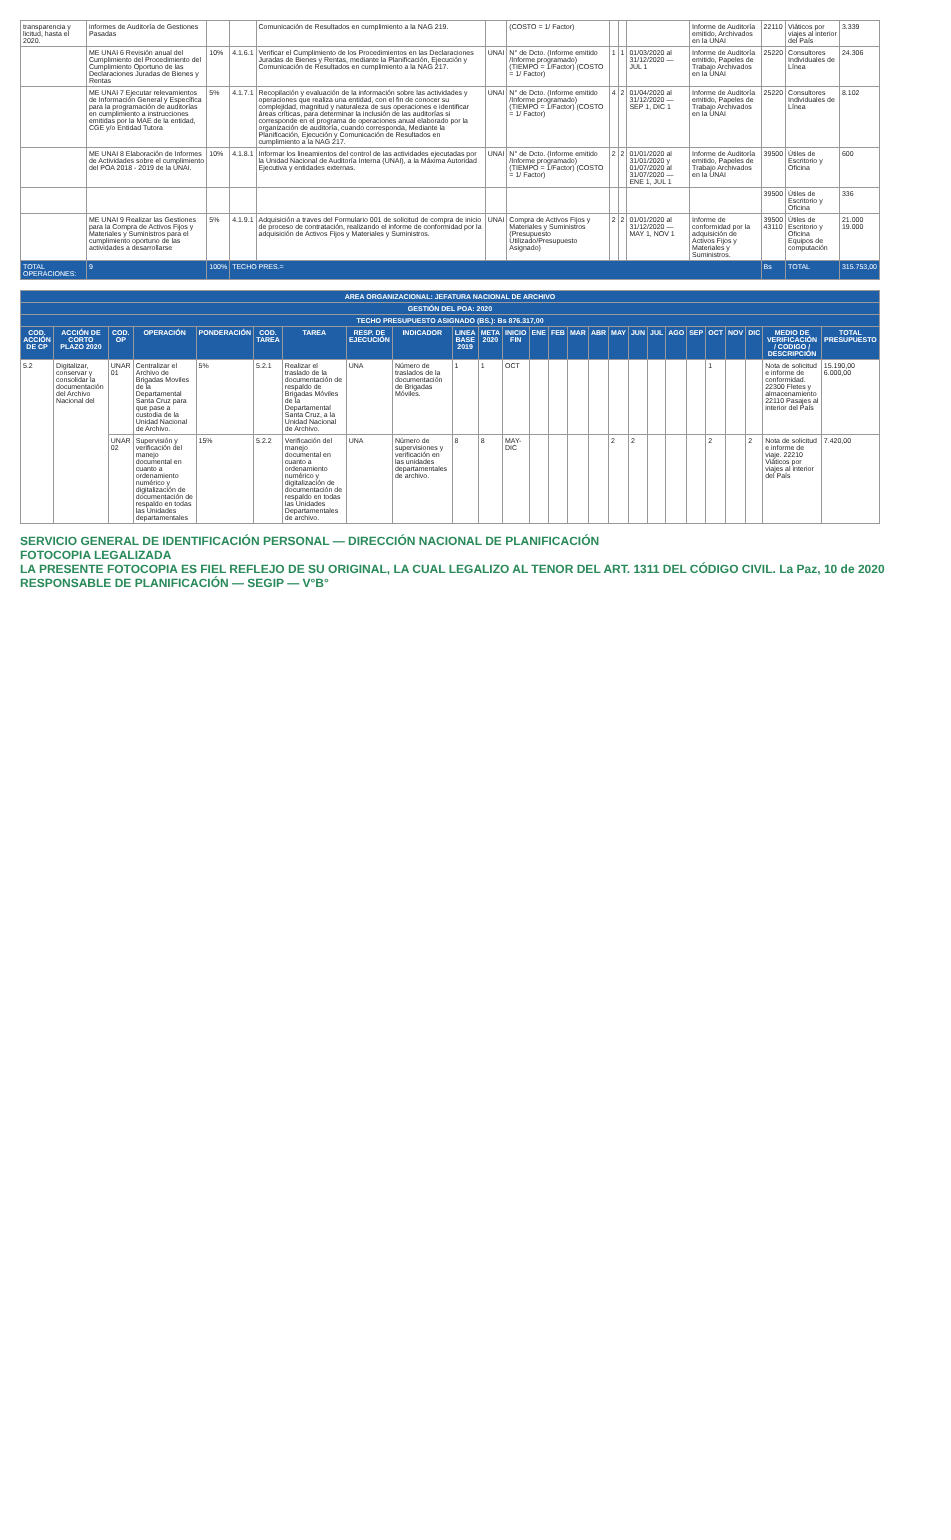| transparencia y licitud, hasta el 2020. | informes de Auditoría de Gestiones Pasadas | | | Comunicación de Resultados en cumplimiento a la NAG 219. | | (COSTO = 1/ Factor) | | | | Informe de Auditoría emitido, Archivados en la UNAI | 22110 | Viáticos por viajes al interior del País | 3.339 |
| | ME UNAI 6 Revisión anual del Cumplimiento del Procedimiento del Cumplimiento Oportuno de las Declaraciones Juradas de Bienes y Rentas | 10% | 4.1.6.1 | Verificar el Cumplimiento de los Procedimientos en las Declaraciones Juradas de Bienes y Rentas, mediante la Planificación, Ejecución y Comunicación de Resultados en cumplimiento a la NAG 217. | UNAI | N° de Dcto. (Informe emitido /Informe programado) (TIEMPO = 1/Factor) (COSTO = 1/ Factor) | 1 | 1 | 01/03/2020 al 31/12/2020 — JUL 1 | Informe de Auditoría emitido, Papeles de Trabajo Archivados en la UNAI | 25220 | Consultores Individuales de Línea | 24.306 |
| | ME UNAI 7 Ejecutar relevamientos de Información General y Específica para la programación de auditorías en cumplimiento a instrucciones emitidas por la MAE de la entidad, CGE y/o Entidad Tutora | 5% | 4.1.7.1 | Recopilación y evaluación de la información sobre las actividades y operaciones que realiza una entidad, con el fin de conocer su complejidad, magnitud y naturaleza de sus operaciones e identificar áreas críticas, para determinar la inclusión de las auditorías si corresponde en el programa de operaciones anual elaborado por la organización de auditoría, cuando corresponda, Mediante la Planificación, Ejecución y Comunicación de Resultados en cumplimiento a la NAG 217. | UNAI | N° de Dcto. (Informe emitido /Informe programado) (TIEMPO = 1/Factor) (COSTO = 1/ Factor) | 4 | 2 | 01/04/2020 al 31/12/2020 — SEP 1, DIC 1 | Informe de Auditoría emitido, Papeles de Trabajo Archivados en la UNAI | 25220 | Consultores Individuales de Línea | 8.102 |
| | ME UNAI 8 Elaboración de Informes de Actividades sobre el cumplimiento del POA 2018 - 2019 de la UNAI. | 10% | 4.1.8.1 | Informar los lineamientos del control de las actividades ejecutadas por la Unidad Nacional de Auditoría Interna (UNAI), a la Máxima Autoridad Ejecutiva y entidades externas. | UNAI | N° de Dcto. (Informe emitido /Informe programado) (TIEMPO = 1/Factor) (COSTO = 1/ Factor) | 2 | 2 | 01/01/2020 al 31/01/2020 y 01/07/2020 al 31/07/2020 — ENE 1, JUL 1 | Informe de Auditoría emitido, Papeles de Trabajo Archivados en la UNAI | 39500 | Útiles de Escritorio y Oficina | 600 |
| | | | | | | | | | | | 39500 | Útiles de Escritorio y Oficina | 336 |
| | ME UNAI 9 Realizar las Gestiones para la Compra de Activos Fijos y Materiales y Suministros para el cumplimiento oportuno de las actividades a desarrollarse | 5% | 4.1.9.1 | Adquisición a traves del Formulario 001 de solicitud de compra de inicio de proceso de contratación, realizando el informe de conformidad por la adquisición de Activos Fijos y Materiales y Suministros. | UNAI | Compra de Activos Fijos y Materiales y Suministros (Presupuesto Utilizado/Presupuesto Asignado) | 2 | 2 | 01/01/2020 al 31/12/2020 — MAY 1, NOV 1 | Informe de conformidad por la adquisición de Activos Fijos y Materiales y Suministros. | 39500 43110 | Útiles de Escritorio y Oficina Equipos de computación | 21.000 19.000 |
| TOTAL OPERACIONES: | 9 | 100% | TECHO PRES.= | | | | | | | | Bs | TOTAL | 315.753,00 |
| AREA ORGANIZACIONAL: JEFATURA NACIONAL DE ARCHIVO | | | | | | | | | | | | | | | | | | | | | | | | | |
| --- | --- | --- | --- | --- | --- | --- | --- | --- | --- | --- | --- | --- | --- | --- | --- | --- | --- | --- | --- | --- | --- | --- | --- | --- | --- |
| GESTIÓN DEL POA: 2020 | | | | | | | | | | | | | | | | | | | | | | | | | |
| TECHO PRESUPUESTO ASIGNADO (BS.): Bs 876.317,00 | | | | | | | | | | | | | | | | | | | | | | | | | |
| COD. ACCIÓN DE CP | ACCIÓN DE CORTO PLAZO 2020 | COD. OP | OPERACIÓN | PONDERACIÓN | COD. TAREA | TAREA | RESP. DE EJECUCIÓN | INDICADOR | LINEA BASE 2019 | META 2020 | INICIO FIN | ENE | FEB | MAR | ABR | MAY | JUN | JUL | AGO | SEP | OCT | NOV | DIC | MEDIO DE VERIFICACIÓN / CODIGO / DESCRIPCIÓN | TOTAL PRESUPUESTO |
| 5.2 | Digitalizar, conservar y consolidar la documentación del Archivo Nacional del | UNAR 01 | Centralizar el Archivo de Brigadas Moviles de la Departamental Santa Cruz para que pase a custodia de la Unidad Nacional de Archivo. | 5% | 5.2.1 | Realizar el traslado de la documentación de respaldo de Brigadas Móviles de la Departamental Santa Cruz, a la Unidad Nacional de Archivo. | UNA | Número de traslados de la documentación de Brigadas Móviles. | 1 | 1 | OCT | | | | | | | | | | 1 | | | Nota de solicitud e informe de conformidad. 22300 Fletes y almacenamiento 22110 Pasajes al interior del País | 15.190,00 6.000,00 |
| | | UNAR 02 | Supervisión y verificación del manejo documental en cuanto a ordenamiento numérico y digitalización de documentación de respaldo en todas las Unidades departamentales | 15% | 5.2.2 | Verificación del manejo documental en cuanto a ordenamiento numérico y digitalización de documentación de respaldo en todas las Unidades Departamentales de archivo. | UNA | Número de supervisiones y verificación en las unidades departamentales de archivo. | 8 | 8 | MAY-DIC | | | | | 2 | 2 | | | | 2 | | 2 | Nota de solicitud e informe de viaje. 22210 Viáticos por viajes al interior del País | 7.420,00 |
SERVICIO GENERAL DE IDENTIFICACIÓN PERSONAL — DIRECCIÓN NACIONAL DE PLANIFICACIÓN
FOTOCOPIA LEGALIZADA
LA PRESENTE FOTOCOPIA ES FIEL REFLEJO DE SU ORIGINAL, LA CUAL LEGALIZO AL TENOR DEL ART. 1311 DEL CÓDIGO CIVIL. La Paz, 10 de 2020
RESPONSABLE DE PLANIFICACIÓN — SEGIP — V°B°